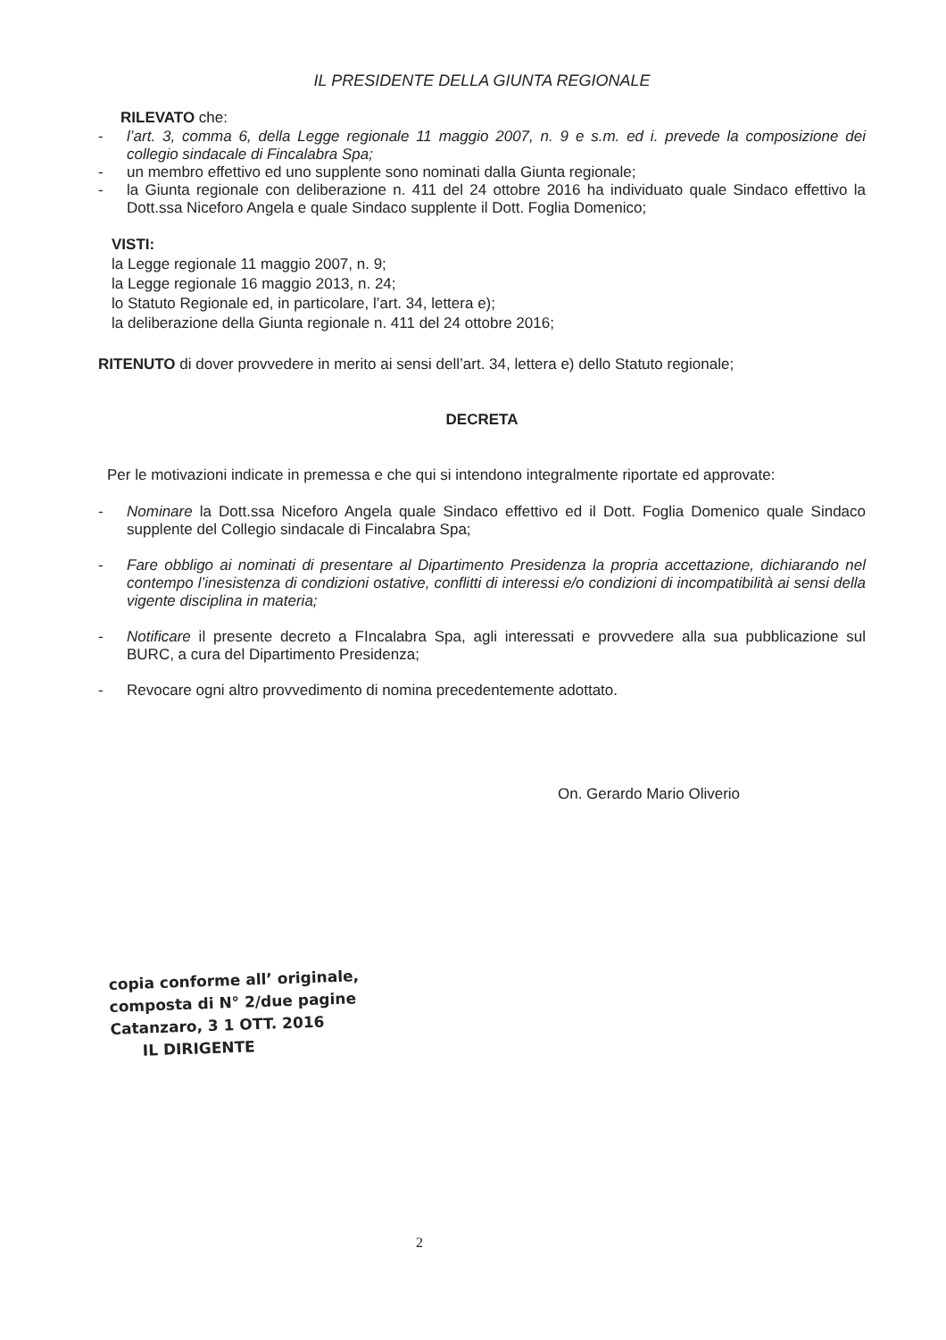IL PRESIDENTE DELLA GIUNTA REGIONALE
RILEVATO che:
- l’art. 3, comma 6, della Legge regionale 11 maggio 2007, n. 9 e s.m. ed i. prevede la composizione dei collegio sindacale di Fincalabra Spa;
- un membro effettivo ed uno supplente sono nominati dalla Giunta regionale;
- la Giunta regionale con deliberazione n. 411 del 24 ottobre 2016 ha individuato quale Sindaco effettivo la Dott.ssa Niceforo Angela e quale Sindaco supplente il Dott. Foglia Domenico;
VISTI:
la Legge regionale 11 maggio 2007, n. 9;
la Legge regionale 16 maggio 2013, n. 24;
lo Statuto Regionale ed, in particolare, l’art. 34, lettera e);
la deliberazione della Giunta regionale n. 411 del 24 ottobre 2016;
RITENUTO di dover provvedere in merito ai sensi dell’art. 34, lettera e) dello Statuto regionale;
DECRETA
Per le motivazioni indicate in premessa e che qui si intendono integralmente riportate ed approvate:
- Nominare la Dott.ssa Niceforo Angela quale Sindaco effettivo ed il Dott. Foglia Domenico quale Sindaco supplente del Collegio sindacale di Fincalabra Spa;
- Fare obbligo ai nominati di presentare al Dipartimento Presidenza la propria accettazione, dichiarando nel contempo l’inesistenza di condizioni ostative, conflitti di interessi e/o condizioni di incompatibilità ai sensi della vigente disciplina in materia;
- Notificare il presente decreto a FIncalabra Spa, agli interessati e provvedere alla sua pubblicazione sul BURC, a cura del Dipartimento Presidenza;
- Revocare ogni altro provvedimento di nomina precedentemente adottato.
On. Gerardo Mario Oliverio
copia conforme all’ originale,
composta di N° 2/due pagine
Catanzaro, 3 1 OTT. 2016
IL DIRIGENTE
2